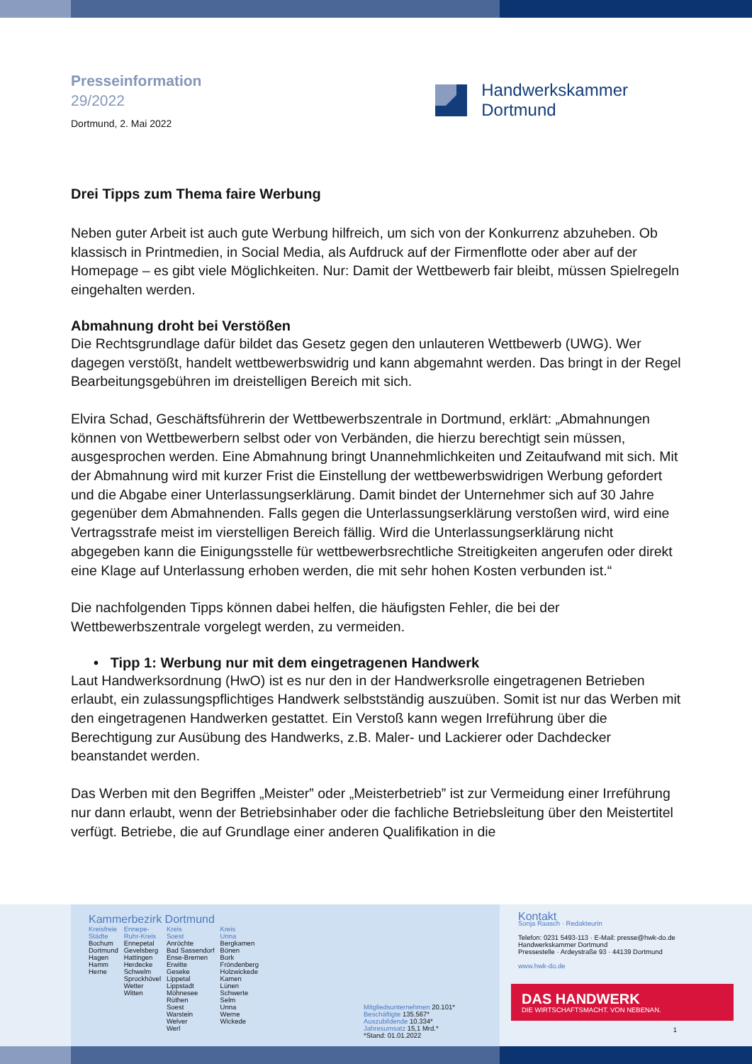Presseinformation
29/2022
Dortmund, 2. Mai 2022
Handwerkskammer
Dortmund
Drei Tipps zum Thema faire Werbung
Neben guter Arbeit ist auch gute Werbung hilfreich, um sich von der Konkurrenz abzuheben. Ob klassisch in Printmedien, in Social Media, als Aufdruck auf der Firmenflotte oder aber auf der Homepage – es gibt viele Möglichkeiten. Nur: Damit der Wettbewerb fair bleibt, müssen Spielregeln eingehalten werden.
Abmahnung droht bei Verstößen
Die Rechtsgrundlage dafür bildet das Gesetz gegen den unlauteren Wettbewerb (UWG). Wer dagegen verstößt, handelt wettbewerbswidrig und kann abgemahnt werden. Das bringt in der Regel Bearbeitungsgebühren im dreistelligen Bereich mit sich.
Elvira Schad, Geschäftsführerin der Wettbewerbszentrale in Dortmund, erklärt: „Abmahnungen können von Wettbewerbern selbst oder von Verbänden, die hierzu berechtigt sein müssen, ausgesprochen werden. Eine Abmahnung bringt Unannehmlichkeiten und Zeitaufwand mit sich. Mit der Abmahnung wird mit kurzer Frist die Einstellung der wettbewerbswidrigen Werbung gefordert und die Abgabe einer Unterlassungserklärung. Damit bindet der Unternehmer sich auf 30 Jahre gegenüber dem Abmahnenden. Falls gegen die Unterlassungserklärung verstoßen wird, wird eine Vertragsstrafe meist im vierstelligen Bereich fällig. Wird die Unterlassungserklärung nicht abgegeben kann die Einigungsstelle für wettbewerbsrechtliche Streitigkeiten angerufen oder direkt eine Klage auf Unterlassung erhoben werden, die mit sehr hohen Kosten verbunden ist.“
Die nachfolgenden Tipps können dabei helfen, die häufigsten Fehler, die bei der Wettbewerbszentrale vorgelegt werden, zu vermeiden.
• Tipp 1: Werbung nur mit dem eingetragenen Handwerk
Laut Handwerksordnung (HwO) ist es nur den in der Handwerksrolle eingetragenen Betrieben erlaubt, ein zulassungspflichtiges Handwerk selbstständig auszuüben. Somit ist nur das Werben mit den eingetragenen Handwerken gestattet. Ein Verstoß kann wegen Irreführung über die Berechtigung zur Ausübung des Handwerks, z.B. Maler- und Lackierer oder Dachdecker beanstandet werden.
Das Werben mit den Begriffen „Meister” oder „Meisterbetrieb” ist zur Vermeidung einer Irreführung nur dann erlaubt, wenn der Betriebsinhaber oder die fachliche Betriebsleitung über den Meistertitel verfügt. Betriebe, die auf Grundlage einer anderen Qualifikation in die
Kammerbezirk Dortmund
Kreisfreie
Städte
Bochum
Dortmund
Hagen
Hamm
Herne
Ennepe-
Ruhr-Kreis
Ennepetal
Gevelsberg
Hattingen
Herdecke
Schwelm
Sprockhövel
Wetter
Witten
Kreis
Soest
Anröchte
Bad Sassendorf
Ense-Bremen
Erwitte
Geseke
Lippetal
Lippstadt
Möhnesee
Rüthen
Soest
Warstein
Welver
Werl
Kreis
Unna
Bergkamen
Bönen
Bork
Fröndenberg
Holzwickede
Kamen
Lünen
Schwerte
Selm
Unna
Werne
Wickede
Mitgliedsunternehmen 20.101*
Beschäftigte 135.567*
Auszubildende 10.334*
Jahresumsatz 15,1 Mrd.*
*Stand: 01.01.2022
Kontakt
Sonja Raasch · Redakteurin
Telefon: 0231 5493-113 · E-Mail: presse@hwk-do.de
Handwerkskammer Dortmund
Pressestelle · Ardeystraße 93 · 44139 Dortmund
www.hwk-do.de
DAS HANDWERK
DIE WIRTSCHAFTSMACHT. VON NEBENAN.
1